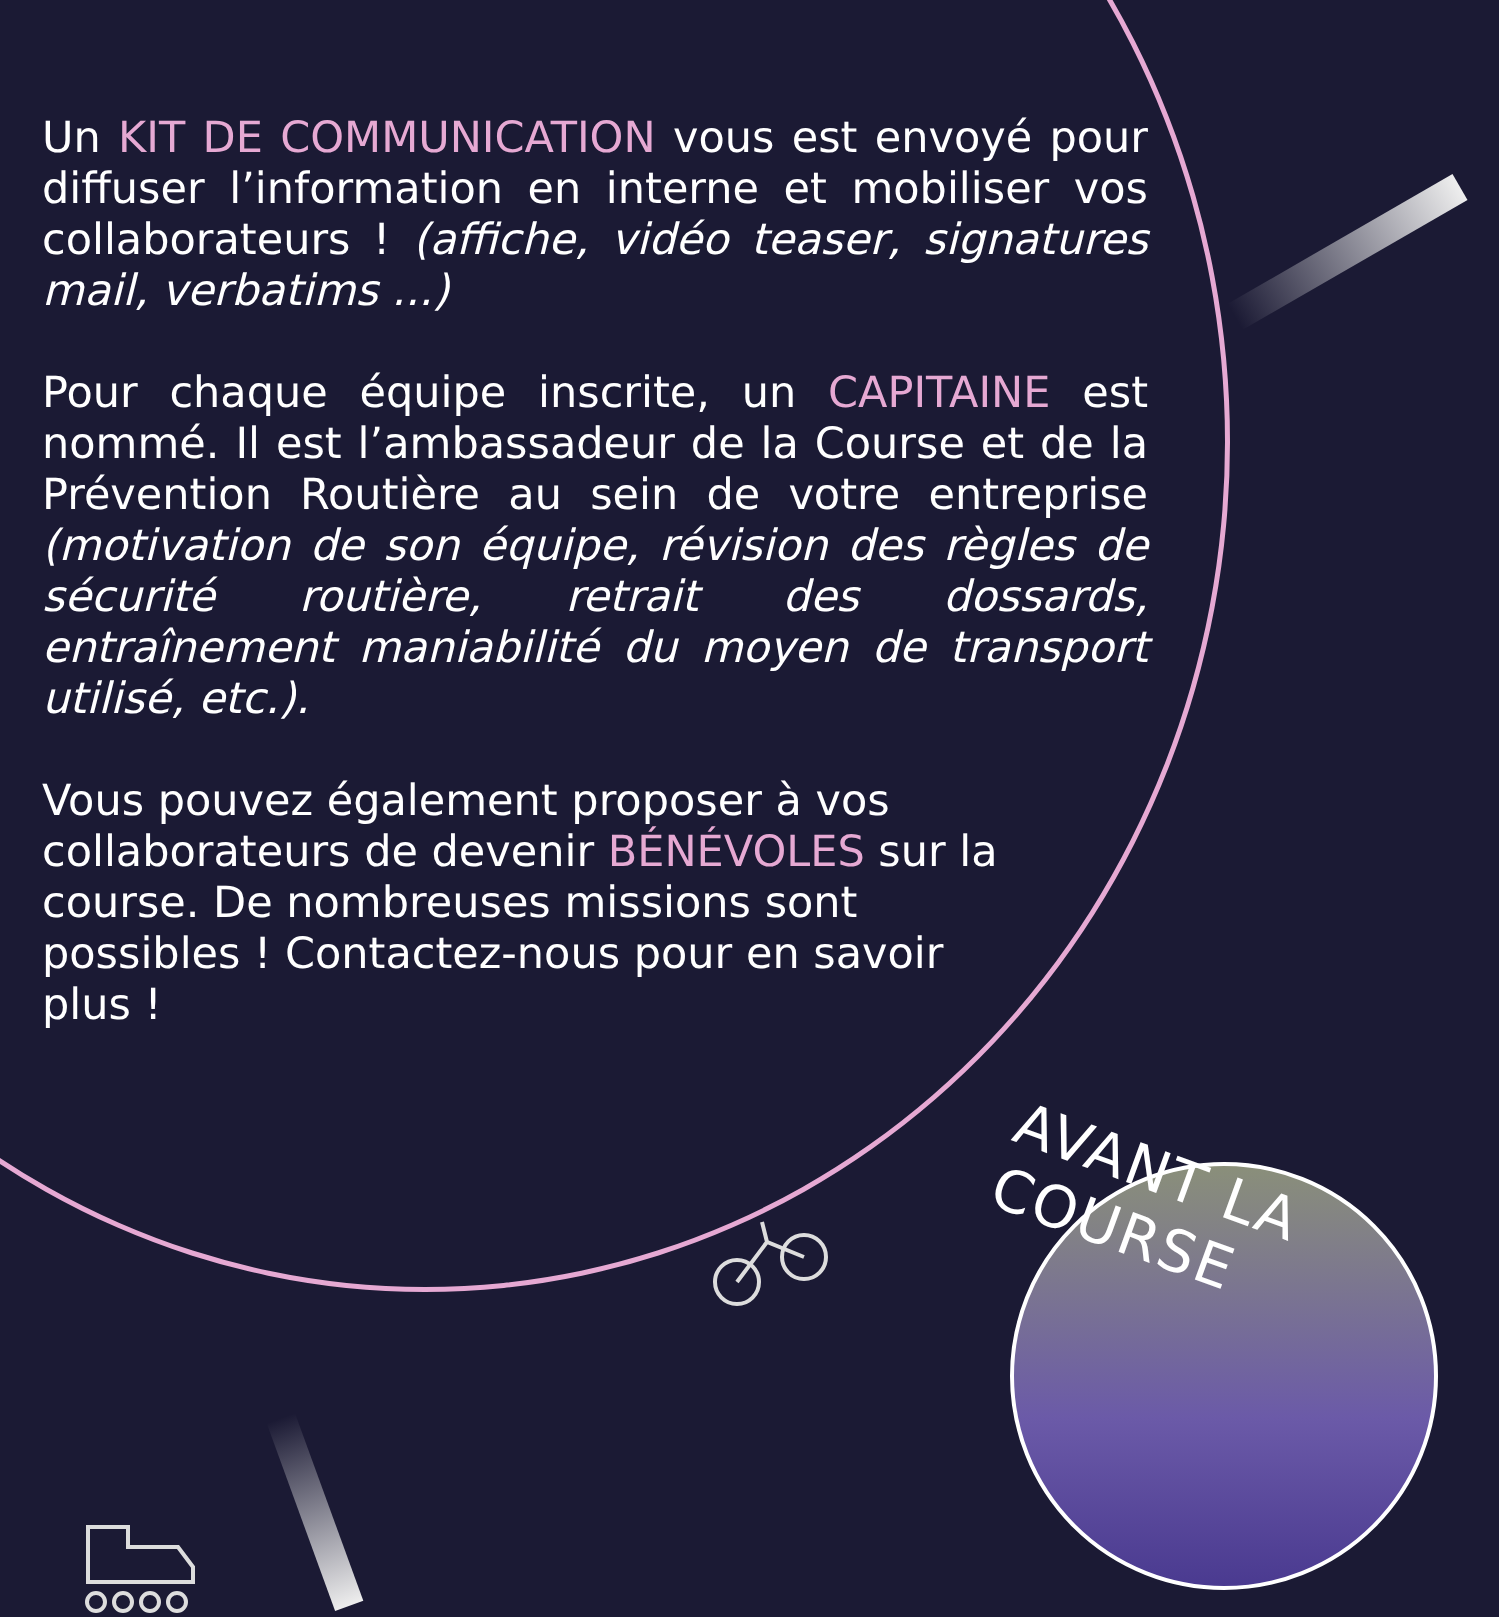Un KIT DE COMMUNICATION vous est envoyé pour diffuser l’information en interne et mobiliser vos collaborateurs ! (affiche, vidéo teaser, signatures mail, verbatims ...)
Pour chaque équipe inscrite, un CAPITAINE est nommé. Il est l’ambassadeur de la Course et de la Prévention Routière au sein de votre entreprise (motivation de son équipe, révision des règles de sécurité routière, retrait des dossards, entraînement maniabilité du moyen de transport utilisé, etc.).
Vous pouvez également proposer à vos collaborateurs de devenir BÉNÉVOLES sur la course. De nombreuses missions sont possibles ! Contactez-nous pour en savoir plus !
AVANT LA COURSE